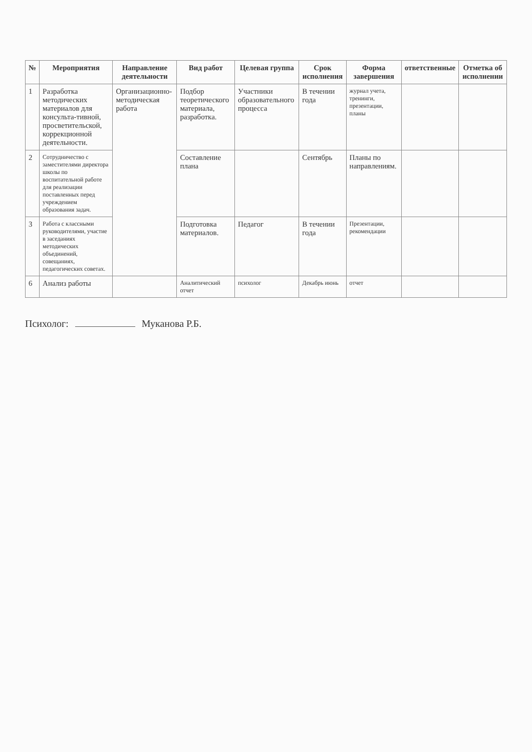| № | Мероприятия | Направление деятельности | Вид работ | Целевая группа | Срок исполнения | Форма завершения | ответственные | Отметка об исполнении |
| --- | --- | --- | --- | --- | --- | --- | --- | --- |
| 1 | Разработка методических материалов для консульта-тивной, просветительской, коррекционной деятельности. | Организационно-методическая работа | Подбор теоретического материала, разработка. | Участники образовательного процесса | В течении года | журнал учета, тренинги, презентации, планы | | |
| 2 | Сотрудничество с заместителями директора школы по воспитательной работе для реализации поставленных перед учреждением образования задач. | | Составление плана | | Сентябрь | Планы по направлениям. | | |
| 3 | Работа с классными руководителями, участие в заседаниях методических объединений, совещаниях, педагогических советах. | | Подготовка материалов. | Педагог | В течении года | Презентации, рекомендации | | |
| 6 | Анализ работы | | Аналитический отчет | психолог | Декабрь июнь | отчет | | |
Психолог: Муканова Р.Б.